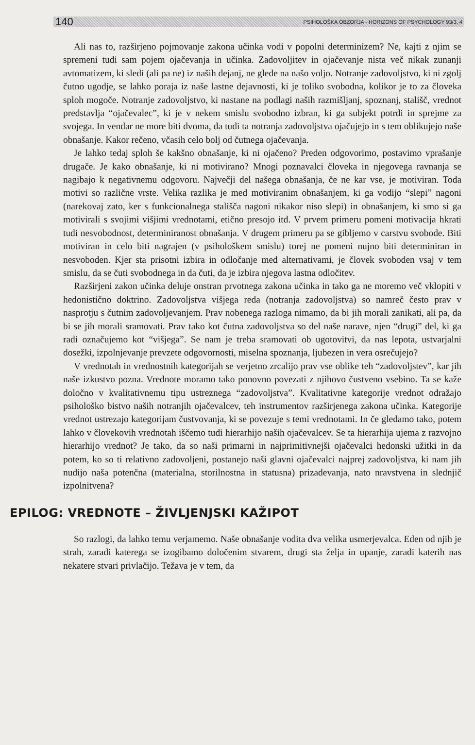140 PSIHOLOŠKA OBZORJA - HORIZONS OF PSYCHOLOGY 93/3, 4
Ali nas to, razširjeno pojmovanje zakona učinka vodi v popolni determinizem? Ne, kajti z njim se spremeni tudi sam pojem ojačevanja in učinka. Zadovoljitev in ojačevanje nista več nikak zunanji avtomatizem, ki sledi (ali pa ne) iz naših dejanj, ne glede na našo voljo. Notranje zadovoljstvo, ki ni zgolj čutno ugodje, se lahko poraja iz naše lastne dejavnosti, ki je toliko svobodna, kolikor je to za človeka sploh mogoče. Notranje zadovoljstvo, ki nastane na podlagi naših razmišljanj, spoznanj, stališč, vrednot predstavlja “ojačevalec”, ki je v nekem smislu svobodno izbran, ki ga subjekt potrdi in sprejme za svojega. In vendar ne more biti dvoma, da tudi ta notranja zadovoljstva ojačujejo in s tem oblikujejo naše obnašanje. Kakor rečeno, včasih celo bolj od čutnega ojačevanja.
Je lahko tedaj sploh še kakšno obnašanje, ki ni ojačeno? Preden odgovorimo, postavimo vprašanje drugače. Je kako obnašanje, ki ni motivirano? Mnogi poznavalci človeka in njegovega ravnanja se nagibajo k negativnemu odgovoru. Največji del našega obnašanja, če ne kar vse, je motiviran. Toda motivi so različne vrste. Velika razlika je med motiviranim obnašanjem, ki ga vodijo “slepi” nagoni (narekovaj zato, ker s funkcionalnega stališča nagoni nikakor niso slepi) in obnašanjem, ki smo si ga motivirali s svojimi višjimi vrednotami, etično presojo itd. V prvem primeru pomeni motivacija hkrati tudi nesvobodnost, determiniranost obnašanja. V drugem primeru pa se gibljemo v carstvu svobode. Biti motiviran in celo biti nagrajen (v psihološkem smislu) torej ne pomeni nujno biti determiniran in nesvoboden. Kjer sta prisotni izbira in odločanje med alternativami, je človek svoboden vsaj v tem smislu, da se čuti svobodnega in da čuti, da je izbira njegova lastna odločitev.
Razširjeni zakon učinka deluje onstran prvotnega zakona učinka in tako ga ne moremo več vklopiti v hedonistično doktrino. Zadovoljstva višjega reda (notranja zadovoljstva) so namreč često prav v nasprotju s čutnim zadovoljevanjem. Prav nobenega razloga nimamo, da bi jih morali zanikati, ali pa, da bi se jih morali sramovati. Prav tako kot čutna zadovoljstva so del naše narave, njen “drugi” del, ki ga radi označujemo kot “višjega”. Se nam je treba sramovati ob ugotovitvi, da nas lepota, ustvarjalni dosežki, izpolnjevanje prevzete odgovornosti, miselna spoznanja, ljubezen in vera osrečujejo?
V vrednotah in vrednostnih kategorijah se verjetno zrcalijo prav vse oblike teh “zadovoljstev”, kar jih naše izkustvo pozna. Vrednote moramo tako ponovno povezati z njihovo čustveno vsebino. Ta se kaže določno v kvalitativnemu tipu ustreznega “zadovoljstva”. Kvalitativne kategorije vrednot odražajo psihološko bistvo naših notranjih ojačevalcev, teh instrumentov razširjenega zakona učinka. Kategorije vrednot ustrezajo kategorijam čustvovanja, ki se povezuje s temi vrednotami. In če gledamo tako, potem lahko v človekovih vrednotah iščemo tudi hierarhijo naših ojačevalcev. Se ta hierarhija ujema z razvojno hierarhijo vrednot? Je tako, da so naši primarni in najprimitivnejši ojačevalci hedonski užitki in da potem, ko so ti relativno zadovoljeni, postanejo naši glavni ojačevalci najprej zadovoljstva, ki nam jih nudijo naša potenčna (materialna, storilnostna in statusna) prizadevanja, nato nravstvena in slednjič izpolnitvena?
EPILOG: VREDNOTE – ŽIVLJENJSKI KAŽIPOT
So razlogi, da lahko temu verjamemo. Naše obnašanje vodita dva velika usmerjevalca. Eden od njih je strah, zaradi katerega se izogibamo določenim stvarem, drugi sta želja in upanje, zaradi katerih nas nekatere stvari privlačijo. Težava je v tem, da